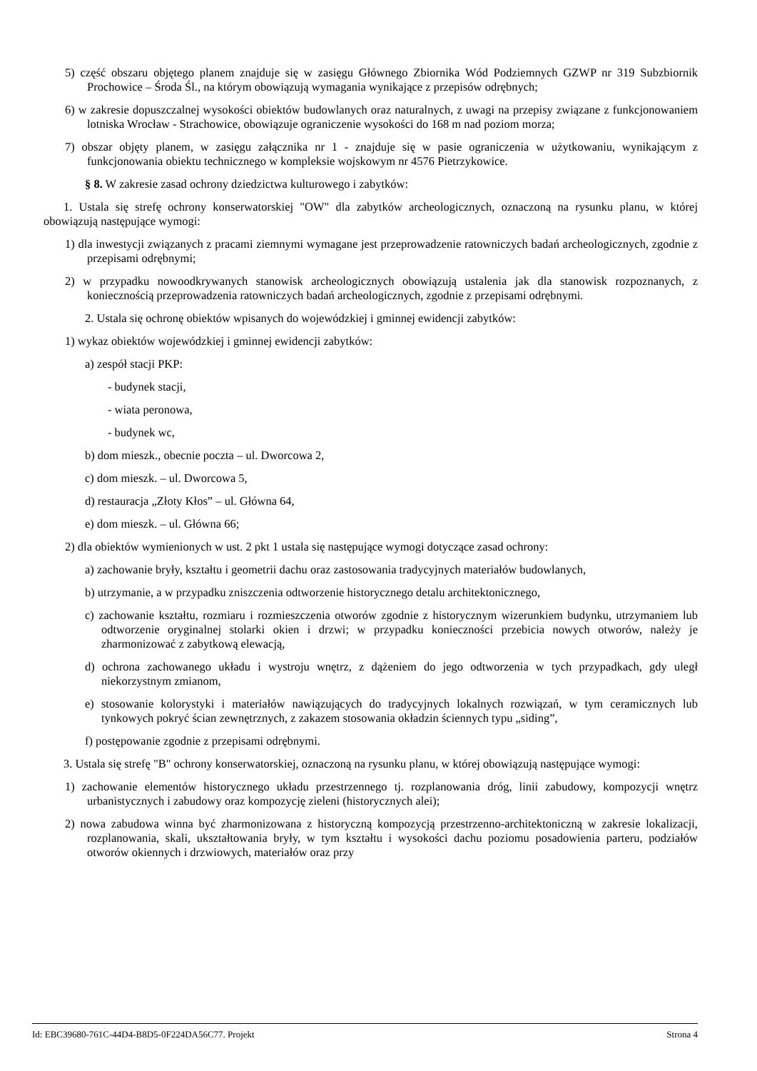5) część obszaru objętego planem znajduje się w zasięgu Głównego Zbiornika Wód Podziemnych GZWP nr 319 Subzbiornik Prochowice – Środa Śl., na którym obowiązują wymagania wynikające z przepisów odrębnych;
6) w zakresie dopuszczalnej wysokości obiektów budowlanych oraz naturalnych, z uwagi na przepisy związane z funkcjonowaniem lotniska Wrocław - Strachowice, obowiązuje ograniczenie wysokości do 168 m nad poziom morza;
7) obszar objęty planem, w zasięgu załącznika nr 1 - znajduje się w pasie ograniczenia w użytkowaniu, wynikającym z funkcjonowania obiektu technicznego w kompleksie wojskowym nr 4576 Pietrzykowice.
§ 8. W zakresie zasad ochrony dziedzictwa kulturowego i zabytków:
1. Ustala się strefę ochrony konserwatorskiej "OW" dla zabytków archeologicznych, oznaczoną na rysunku planu, w której obowiązują następujące wymogi:
1) dla inwestycji związanych z pracami ziemnymi wymagane jest przeprowadzenie ratowniczych badań archeologicznych, zgodnie z przepisami odrębnymi;
2) w przypadku nowoodkrywanych stanowisk archeologicznych obowiązują ustalenia jak dla stanowisk rozpoznanych, z koniecznością przeprowadzenia ratowniczych badań archeologicznych, zgodnie z przepisami odrębnymi.
2. Ustala się ochronę obiektów wpisanych do wojewódzkiej i gminnej ewidencji zabytków:
1) wykaz obiektów wojewódzkiej i gminnej ewidencji zabytków:
a) zespół stacji PKP:
- budynek stacji,
- wiata peronowa,
- budynek wc,
b) dom mieszk., obecnie poczta – ul. Dworcowa 2,
c) dom mieszk. – ul. Dworcowa 5,
d) restauracja „Złoty Kłos” – ul. Główna 64,
e) dom mieszk. – ul. Główna 66;
2) dla obiektów wymienionych w ust. 2 pkt 1 ustala się następujące wymogi dotyczące zasad ochrony:
a) zachowanie bryły, kształtu i geometrii dachu oraz zastosowania tradycyjnych materiałów budowlanych,
b) utrzymanie, a w przypadku zniszczenia odtworzenie historycznego detalu architektonicznego,
c) zachowanie kształtu, rozmiaru i rozmieszczenia otworów zgodnie z historycznym wizerunkiem budynku, utrzymaniem lub odtworzenie oryginalnej stolarki okien i drzwi; w przypadku konieczności przebicia nowych otworów, należy je zharmonizować z zabytkową elewacją,
d) ochrona zachowanego układu i wystroju wnętrz, z dążeniem do jego odtworzenia w tych przypadkach, gdy uległ niekorzystnym zmianom,
e) stosowanie kolorystyki i materiałów nawiązujących do tradycyjnych lokalnych rozwiązań, w tym ceramicznych lub tynkowych pokryć ścian zewnętrznych, z zakazem stosowania okładzin ściennych typu „siding”,
f) postępowanie zgodnie z przepisami odrębnymi.
3. Ustala się strefę "B" ochrony konserwatorskiej, oznaczoną na rysunku planu, w której obowiązują następujące wymogi:
1) zachowanie elementów historycznego układu przestrzennego tj. rozplanowania dróg, linii zabudowy, kompozycji wnętrz urbanistycznych i zabudowy oraz kompozycję zieleni (historycznych alei);
2) nowa zabudowa winna być zharmonizowana z historyczną kompozycją przestrzenno-architektoniczną w zakresie lokalizacji, rozplanowania, skali, ukształtowania bryły, w tym kształtu i wysokości dachu poziomu posadowienia parteru, podziałów otworów okiennych i drzwiowych, materiałów oraz przy
Id: EBC39680-761C-44D4-B8D5-0F224DA56C77. Projekt Strona 4